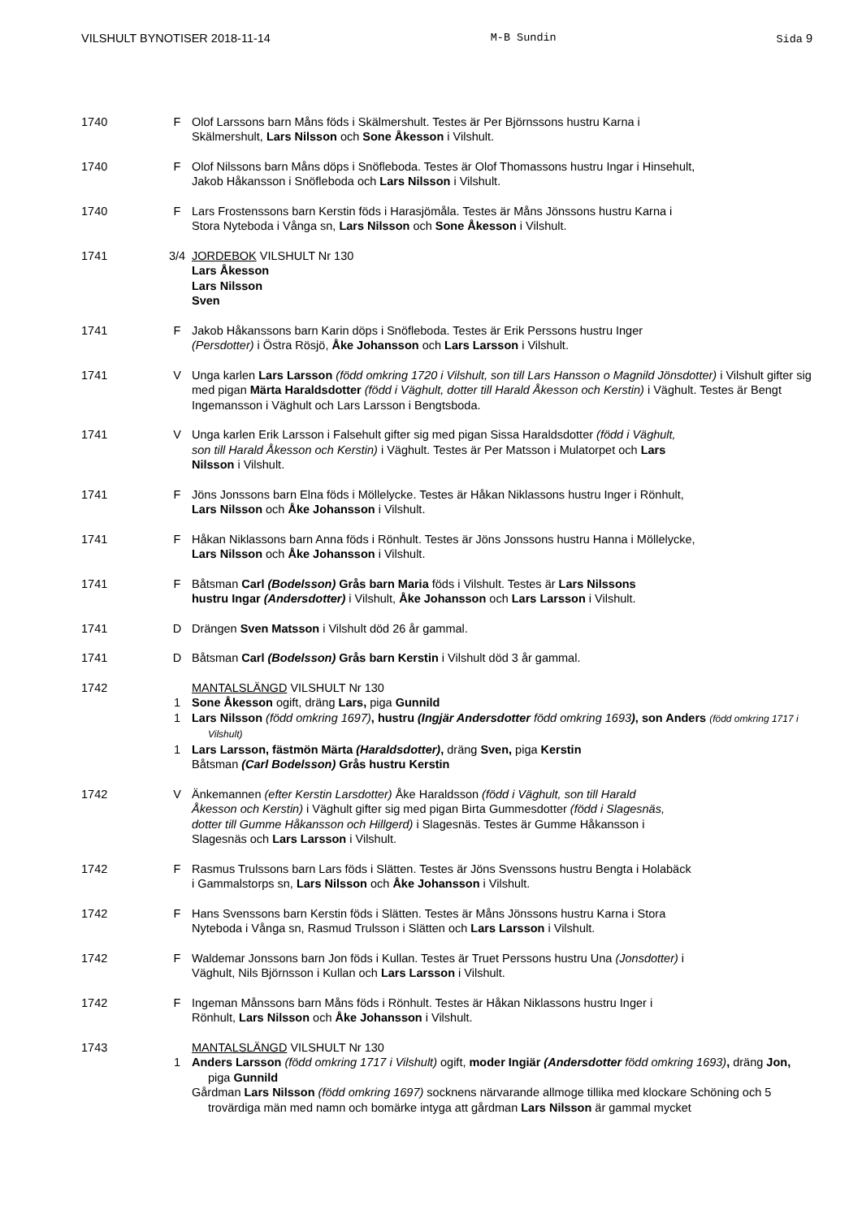VILSHULT BYNOTISER 2018-11-14 M-B Sundin Sida 9
1740 F Olof Larssons barn Måns föds i Skälmershult. Testes är Per Björnssons hustru Karna i
Skälmershult, Lars Nilsson och Sone Åkesson i Vilshult.
1740 F Olof Nilssons barn Måns döps i Snöfleboda. Testes är Olof Thomassons hustru Ingar i Hinsehult,
Jakob Håkansson i Snöfleboda och Lars Nilsson i Vilshult.
1740 F Lars Frostenssons barn Kerstin föds i Harasjömåla. Testes är Måns Jönssons hustru Karna i
Stora Nyteboda i Vånga sn, Lars Nilsson och Sone Åkesson i Vilshult.
1741 3/4 JORDEBOK VILSHULT Nr 130
Lars Åkesson
Lars Nilsson
Sven
1741 F Jakob Håkanssons barn Karin döps i Snöfleboda. Testes är Erik Perssons hustru Inger
(Persdotter) i Östra Rösjö, Åke Johansson och Lars Larsson i Vilshult.
1741 V Unga karlen Lars Larsson (född omkring 1720 i Vilshult, son till Lars Hansson o Magnild Jönsdotter) i Vilshult gifter sig med pigan Märta Haraldsdotter (född i Väghult, dotter till Harald Åkesson och Kerstin) i Väghult. Testes är Bengt Ingemansson i Väghult och Lars Larsson i Bengtsboda.
1741 V Unga karlen Erik Larsson i Falsehult gifter sig med pigan Sissa Haraldsdotter (född i Väghult,
son till Harald Åkesson och Kerstin) i Väghult. Testes är Per Matsson i Mulatorpet och Lars
Nilsson i Vilshult.
1741 F Jöns Jonssons barn Elna föds i Möllelycke. Testes är Håkan Niklassons hustru Inger i Rönhult,
Lars Nilsson och Åke Johansson i Vilshult.
1741 F Håkan Niklassons barn Anna föds i Rönhult. Testes är Jöns Jonssons hustru Hanna i Möllelycke,
Lars Nilsson och Åke Johansson i Vilshult.
1741 F Båtsman Carl (Bodelsson) Grås barn Maria föds i Vilshult. Testes är Lars Nilssons
hustru Ingar (Andersdotter) i Vilshult, Åke Johansson och Lars Larsson i Vilshult.
1741 D Drängen Sven Matsson i Vilshult död 26 år gammal.
1741 D Båtsman Carl (Bodelsson) Grås barn Kerstin i Vilshult död 3 år gammal.
1742 MANTALSLÄNGD VILSHULT Nr 130
1 Sone Åkesson ogift, dräng Lars, piga Gunnild
1 Lars Nilsson (född omkring 1697), hustru (Ingjär Andersdotter född omkring 1693), son Anders (född omkring 1717 i Vilshult)
1 Lars Larsson, fästmön Märta (Haraldsdotter), dräng Sven, piga Kerstin
Båtsman (Carl Bodelsson) Grås hustru Kerstin
1742 V Änkemannen (efter Kerstin Larsdotter) Åke Haraldsson (född i Väghult, son till Harald
Åkesson och Kerstin) i Väghult gifter sig med pigan Birta Gummesdotter (född i Slagesnäs,
dotter till Gumme Håkansson och Hillgerd) i Slagesnäs. Testes är Gumme Håkansson i
Slagesnäs och Lars Larsson i Vilshult.
1742 F Rasmus Trulssons barn Lars föds i Slätten. Testes är Jöns Svenssons hustru Bengta i Holabäck
i Gammalstorps sn, Lars Nilsson och Åke Johansson i Vilshult.
1742 F Hans Svenssons barn Kerstin föds i Slätten. Testes är Måns Jönssons hustru Karna i Stora
Nyteboda i Vånga sn, Rasmud Trulsson i Slätten och Lars Larsson i Vilshult.
1742 F Waldemar Jonssons barn Jon föds i Kullan. Testes är Truet Perssons hustru Una (Jonsdotter) i
Väghult, Nils Björnsson i Kullan och Lars Larsson i Vilshult.
1742 F Ingeman Månssons barn Måns föds i Rönhult. Testes är Håkan Niklassons hustru Inger i
Rönhult, Lars Nilsson och Åke Johansson i Vilshult.
1743 MANTALSLÄNGD VILSHULT Nr 130
1 Anders Larsson (född omkring 1717 i Vilshult) ogift, moder Ingiär (Andersdotter född omkring 1693), dräng Jon, piga Gunnild
Gårdman Lars Nilsson (född omkring 1697) socknens närvarande allmoge tillika med klockare Schöning och 5 trovärdiga män med namn och bomärke intyga att gårdman Lars Nilsson är gammal mycket